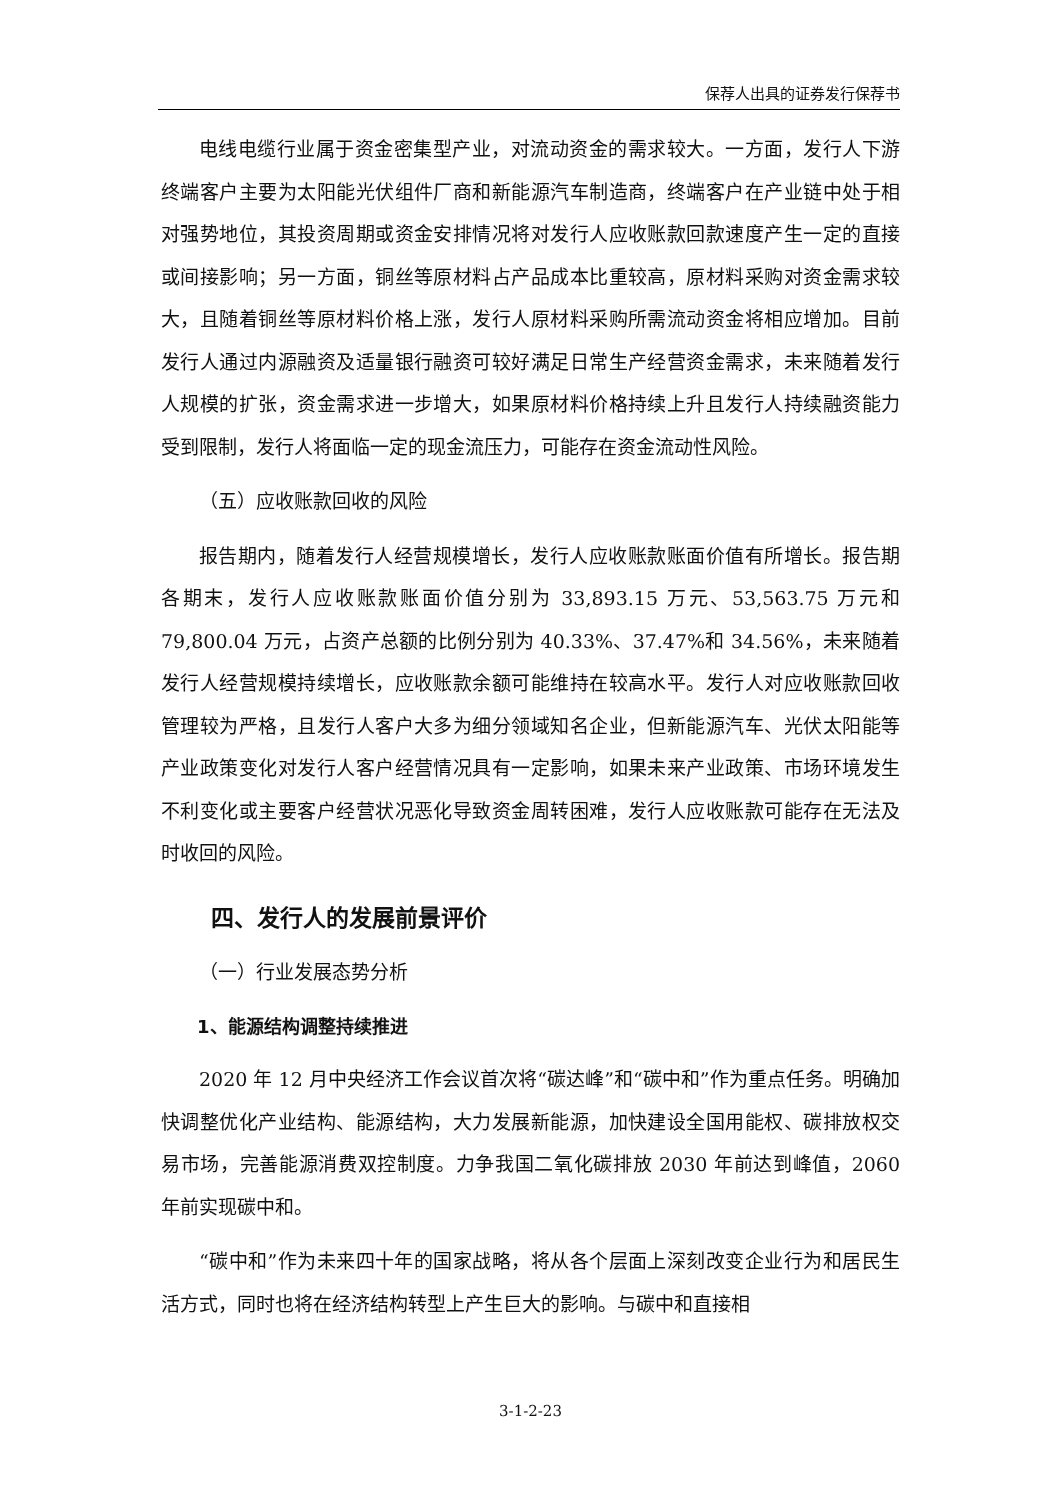保荐人出具的证券发行保荐书
电线电缆行业属于资金密集型产业，对流动资金的需求较大。一方面，发行人下游终端客户主要为太阳能光伏组件厂商和新能源汽车制造商，终端客户在产业链中处于相对强势地位，其投资周期或资金安排情况将对发行人应收账款回款速度产生一定的直接或间接影响；另一方面，铜丝等原材料占产品成本比重较高，原材料采购对资金需求较大，且随着铜丝等原材料价格上涨，发行人原材料采购所需流动资金将相应增加。目前发行人通过内源融资及适量银行融资可较好满足日常生产经营资金需求，未来随着发行人规模的扩张，资金需求进一步增大，如果原材料价格持续上升且发行人持续融资能力受到限制，发行人将面临一定的现金流压力，可能存在资金流动性风险。
（五）应收账款回收的风险
报告期内，随着发行人经营规模增长，发行人应收账款账面价值有所增长。报告期各期末，发行人应收账款账面价值分别为 33,893.15 万元、53,563.75 万元和 79,800.04 万元，占资产总额的比例分别为 40.33%、37.47%和 34.56%，未来随着发行人经营规模持续增长，应收账款余额可能维持在较高水平。发行人对应收账款回收管理较为严格，且发行人客户大多为细分领域知名企业，但新能源汽车、光伏太阳能等产业政策变化对发行人客户经营情况具有一定影响，如果未来产业政策、市场环境发生不利变化或主要客户经营状况恶化导致资金周转困难，发行人应收账款可能存在无法及时收回的风险。
四、发行人的发展前景评价
（一）行业发展态势分析
1、能源结构调整持续推进
2020 年 12 月中央经济工作会议首次将“碳达峰”和“碳中和”作为重点任务。明确加快调整优化产业结构、能源结构，大力发展新能源，加快建设全国用能权、碳排放权交易市场，完善能源消费双控制度。力争我国二氧化碳排放 2030 年前达到峰值，2060 年前实现碳中和。
“碳中和”作为未来四十年的国家战略，将从各个层面上深刻改变企业行为和居民生活方式，同时也将在经济结构转型上产生巨大的影响。与碳中和直接相
3-1-2-23